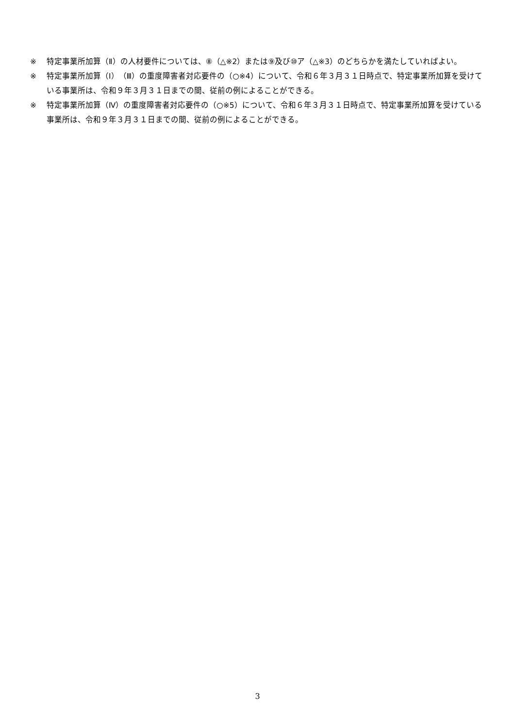※ 特定事業所加算（Ⅱ）の人材要件については、⑧（△※2）または⑨及び⑩ア（△※3）のどちらかを満たしていればよい。
※ 特定事業所加算（Ⅰ）（Ⅲ）の重度障害者対応要件の（○※4）について、令和６年３月３１日時点で、特定事業所加算を受けている事業所は、令和９年３月３１日までの間、従前の例によることができる。
※ 特定事業所加算（Ⅳ）の重度障害者対応要件の（○※5）について、令和６年３月３１日時点で、特定事業所加算を受けている事業所は、令和９年３月３１日までの間、従前の例によることができる。
3